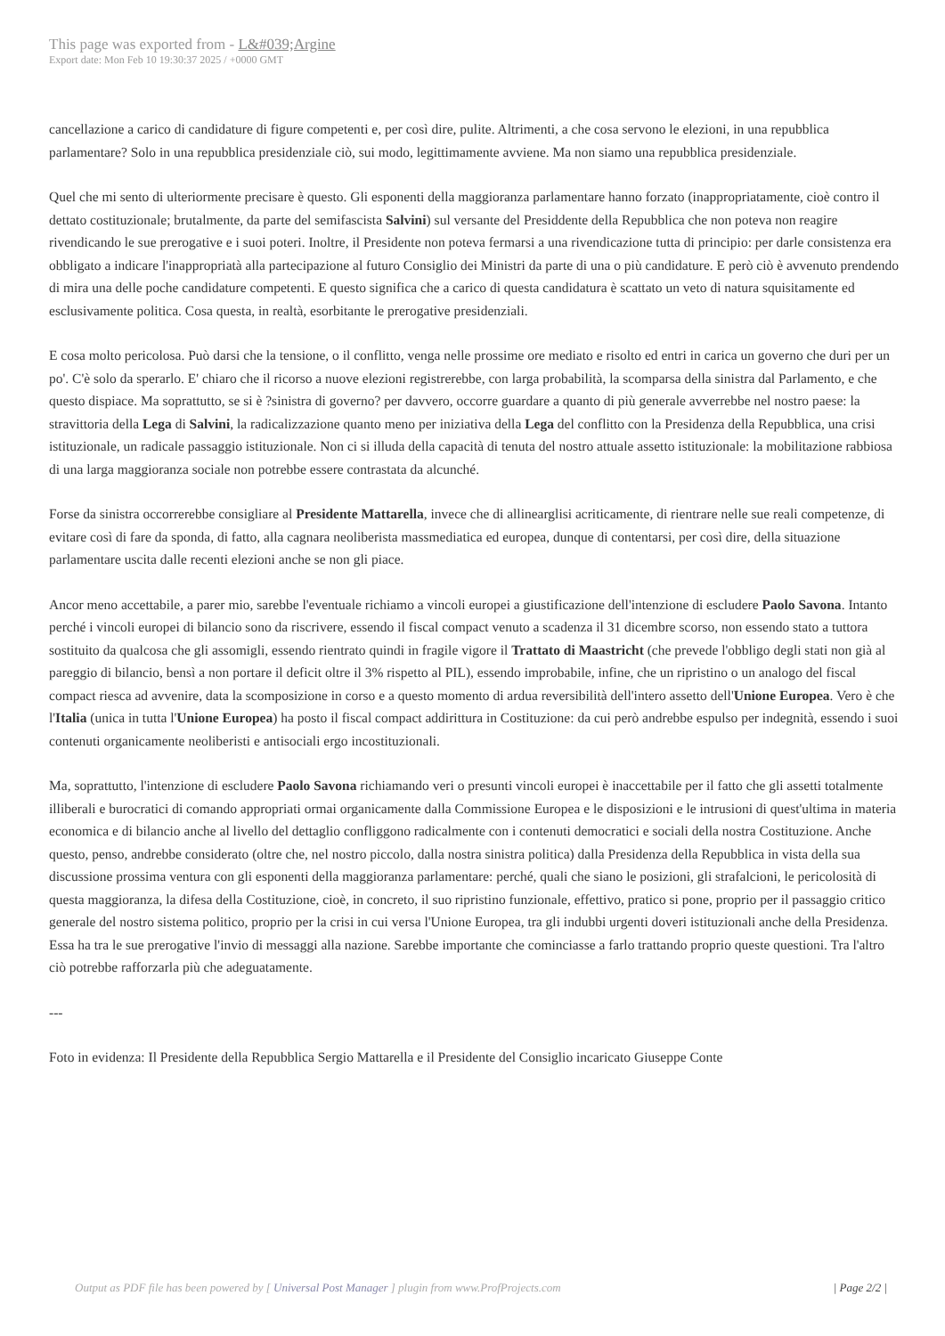This page was exported from - L&#039;Argine
Export date: Mon Feb 10 19:30:37 2025 / +0000 GMT
cancellazione a carico di candidature di figure competenti e, per così dire, pulite. Altrimenti, a che cosa servono le elezioni, in una repubblica parlamentare? Solo in una repubblica presidenziale ciò, sui modo, legittimamente avviene. Ma non siamo una repubblica presidenziale.
Quel che mi sento di ulteriormente precisare è questo. Gli esponenti della maggioranza parlamentare hanno forzato (inappropriatamente, cioè contro il dettato costituzionale; brutalmente, da parte del semifascista Salvini) sul versante del Presiddente della Repubblica che non poteva non reagire rivendicando le sue prerogative e i suoi poteri. Inoltre, il Presidente non poteva fermarsi a una rivendicazione tutta di principio: per darle consistenza era obbligato a indicare l'inappropriatà alla partecipazione al futuro Consiglio dei Ministri da parte di una o più candidature. E però ciò è avvenuto prendendo di mira una delle poche candidature competenti. E questo significa che a carico di questa candidatura è scattato un veto di natura squisitamente ed esclusivamente politica. Cosa questa, in realtà, esorbitante le prerogative presidenziali.
E cosa molto pericolosa. Può darsi che la tensione, o il conflitto, venga nelle prossime ore mediato e risolto ed entri in carica un governo che duri per un po'. C'è solo da sperarlo. E' chiaro che il ricorso a nuove elezioni registrerebbe, con larga probabilità, la scomparsa della sinistra dal Parlamento, e che questo dispiace. Ma soprattutto, se si è ?sinistra di governo? per davvero, occorre guardare a quanto di più generale avverrebbe nel nostro paese: la stravittoria della Lega di Salvini, la radicalizzazione quanto meno per iniziativa della Lega del conflitto con la Presidenza della Repubblica, una crisi istituzionale, un radicale passaggio istituzionale. Non ci si illuda della capacità di tenuta del nostro attuale assetto istituzionale: la mobilitazione rabbiosa di una larga maggioranza sociale non potrebbe essere contrastata da alcunché.
Forse da sinistra occorrerebbe consigliare al Presidente Mattarella, invece che di allinearglisi acriticamente, di rientrare nelle sue reali competenze, di evitare così di fare da sponda, di fatto, alla cagnara neoliberista massmediatica ed europea, dunque di contentarsi, per così dire, della situazione parlamentare uscita dalle recenti elezioni anche se non gli piace.
Ancor meno accettabile, a parer mio, sarebbe l'eventuale richiamo a vincoli europei a giustificazione dell'intenzione di escludere Paolo Savona. Intanto perché i vincoli europei di bilancio sono da riscrivere, essendo il fiscal compact venuto a scadenza il 31 dicembre scorso, non essendo stato a tuttora sostituito da qualcosa che gli assomigli, essendo rientrato quindi in fragile vigore il Trattato di Maastricht (che prevede l'obbligo degli stati non già al pareggio di bilancio, bensì a non portare il deficit oltre il 3% rispetto al PIL), essendo improbabile, infine, che un ripristino o un analogo del fiscal compact riesca ad avvenire, data la scomposizione in corso e a questo momento di ardua reversibilità dell'intero assetto dell'Unione Europea. Vero è che l'Italia (unica in tutta l'Unione Europea) ha posto il fiscal compact addirittura in Costituzione: da cui però andrebbe espulso per indegnità, essendo i suoi contenuti organicamente neoliberisti e antisociali ergo incostituzionali.
Ma, soprattutto, l'intenzione di escludere Paolo Savona richiamando veri o presunti vincoli europei è inaccettabile per il fatto che gli assetti totalmente illiberali e burocratici di comando appropriati ormai organicamente dalla Commissione Europea e le disposizioni e le intrusioni di quest'ultima in materia economica e di bilancio anche al livello del dettaglio confliggono radicalmente con i contenuti democratici e sociali della nostra Costituzione. Anche questo, penso, andrebbe considerato (oltre che, nel nostro piccolo, dalla nostra sinistra politica) dalla Presidenza della Repubblica in vista della sua discussione prossima ventura con gli esponenti della maggioranza parlamentare: perché, quali che siano le posizioni, gli strafalcioni, le pericolosità di questa maggioranza, la difesa della Costituzione, cioè, in concreto, il suo ripristino funzionale, effettivo, pratico si pone, proprio per il passaggio critico generale del nostro sistema politico, proprio per la crisi in cui versa l'Unione Europea, tra gli indubbi urgenti doveri istituzionali anche della Presidenza. Essa ha tra le sue prerogative l'invio di messaggi alla nazione. Sarebbe importante che cominciasse a farlo trattando proprio queste questioni. Tra l'altro ciò potrebbe rafforzarla più che adeguatamente.
---
Foto in evidenza: Il Presidente della Repubblica Sergio Mattarella e il Presidente del Consiglio incaricato Giuseppe Conte
Output as PDF file has been powered by [ Universal Post Manager ] plugin from www.ProfProjects.com
| Page 2/2 |